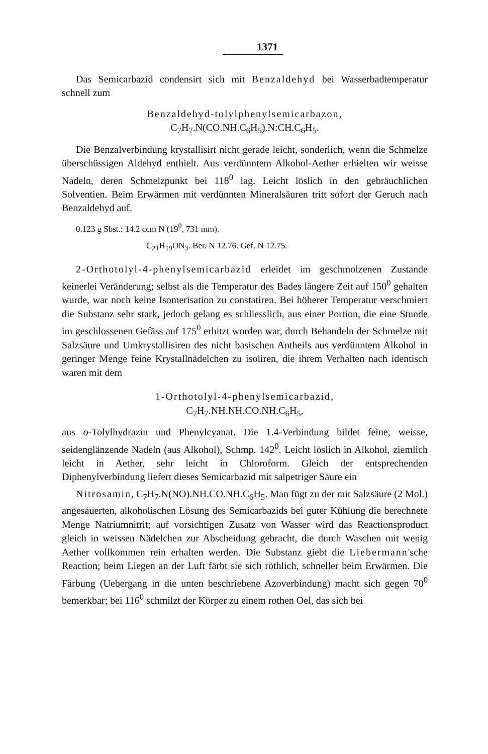1371
Das Semicarbazid condensirt sich mit Benzaldehyd bei Wasserbadtemperatur schnell zum
Benzaldehyd-tolylphenylsemicarbazon,
C<sub>7</sub>H<sub>7</sub>.N(CO.NH.C<sub>6</sub>H<sub>5</sub>).N:CH.C<sub>6</sub>H<sub>5</sub>.
Die Benzalverbindung krystallisirt nicht gerade leicht, sonderlich, wenn die Schmelze überschüssigen Aldehyd enthielt. Aus verdünntem Alkohol-Aether erhielten wir weisse Nadeln, deren Schmelzpunkt bei 118<sup>0</sup> lag. Leicht löslich in den gebräuchlichen Solventien. Beim Erwärmen mit verdünnten Mineralsäuren tritt sofort der Geruch nach Benzaldehyd auf.
0.123 g Sbst.: 14.2 ccm N (19<sup>0</sup>, 731 mm).
C<sub>21</sub>H<sub>19</sub>ON<sub>3</sub>. Ber. N 12.76. Gef. N 12.75.
2-Orthotolyl-4-phenylsemicarbazid erleidet im geschmolzenen Zustande keinerlei Veränderung; selbst als die Temperatur des Bades längere Zeit auf 150<sup>0</sup> gehalten wurde, war noch keine Isomerisation zu constatiren. Bei höherer Temperatur verschmiert die Substanz sehr stark, jedoch gelang es schliesslich, aus einer Portion, die eine Stunde im geschlossenen Gefäss auf 175<sup>0</sup> erhitzt worden war, durch Behandeln der Schmelze mit Salzsäure und Umkrystallisiren des nicht basischen Antheils aus verdünntem Alkohol in geringer Menge feine Krystallnädelchen zu isoliren, die ihrem Verhalten nach identisch waren mit dem
1-Orthotolyl-4-phenylsemicarbazid,
C<sub>7</sub>H<sub>7</sub>.NH.NH.CO.NH.C<sub>6</sub>H<sub>5</sub>,
aus o-Tolylhydrazin und Phenylcyanat. Die 1.4-Verbindung bildet feine, weisse, seidenglänzende Nadeln (aus Alkohol), Schmp. 142<sup>0</sup>. Leicht löslich in Alkohol, ziemlich leicht in Aether, sehr leicht in Chloroform. Gleich der entsprechenden Diphenylverbindung liefert dieses Semicarbazid mit salpetriger Säure ein
Nitrosamin, C<sub>7</sub>H<sub>7</sub>.N(NO).NH.CO.NH.C<sub>6</sub>H<sub>5</sub>. Man fügt zu der mit Salzsäure (2 Mol.) angesäuerten, alkoholischen Lösung des Semicarbazids bei guter Kühlung die berechnete Menge Natriumnitrit; auf vorsichtigen Zusatz von Wasser wird das Reactionsproduct gleich in weissen Nädelchen zur Abscheidung gebracht, die durch Waschen mit wenig Aether vollkommen rein erhalten werden. Die Substanz giebt die Liebermann'sche Reaction; beim Liegen an der Luft färbt sie sich röthlich, schneller beim Erwärmen. Die Färbung (Uebergang in die unten beschriebene Azoverbindung) macht sich gegen 70<sup>0</sup> bemerkbar; bei 116<sup>0</sup> schmilzt der Körper zu einem rothen Oel, das sich bei